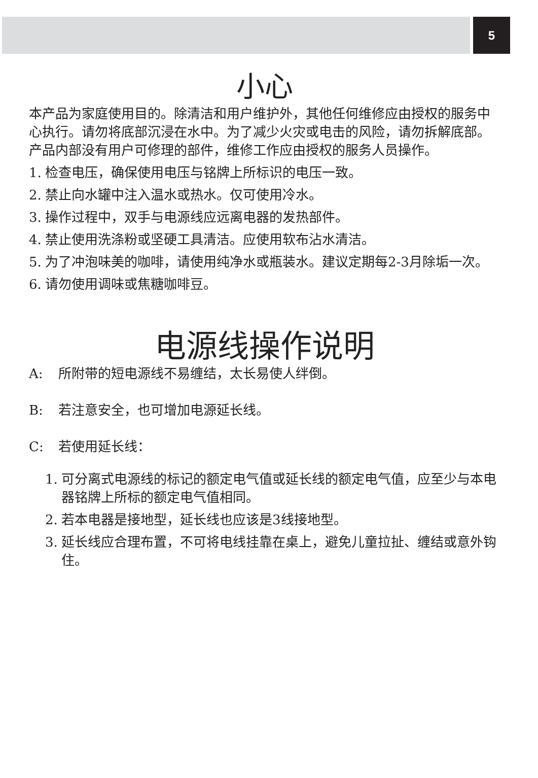5
小心
本产品为家庭使用目的。除清洁和用户维护外，其他任何维修应由授权的服务中心执行。请勿将底部沉浸在水中。为了减少火灾或电击的风险，请勿拆解底部。产品内部没有用户可修理的部件，维修工作应由授权的服务人员操作。
1. 检查电压，确保使用电压与铭牌上所标识的电压一致。
2. 禁止向水罐中注入温水或热水。仅可使用冷水。
3. 操作过程中，双手与电源线应远离电器的发热部件。
4. 禁止使用洗涤粉或坚硬工具清洁。应使用软布沾水清洁。
5. 为了冲泡味美的咖啡，请使用纯净水或瓶装水。建议定期每2-3月除垢一次。
6. 请勿使用调味或焦糖咖啡豆。
电源线操作说明
A: 所附带的短电源线不易缠结，太长易使人绊倒。
B: 若注意安全，也可增加电源延长线。
C: 若使用延长线：
1. 可分离式电源线的标记的额定电气值或延长线的额定电气值，应至少与本电器铭牌上所标的额定电气值相同。
2. 若本电器是接地型，延长线也应该是3线接地型。
3. 延长线应合理布置，不可将电线挂靠在桌上，避免儿童拉扯、缠结或意外钩住。